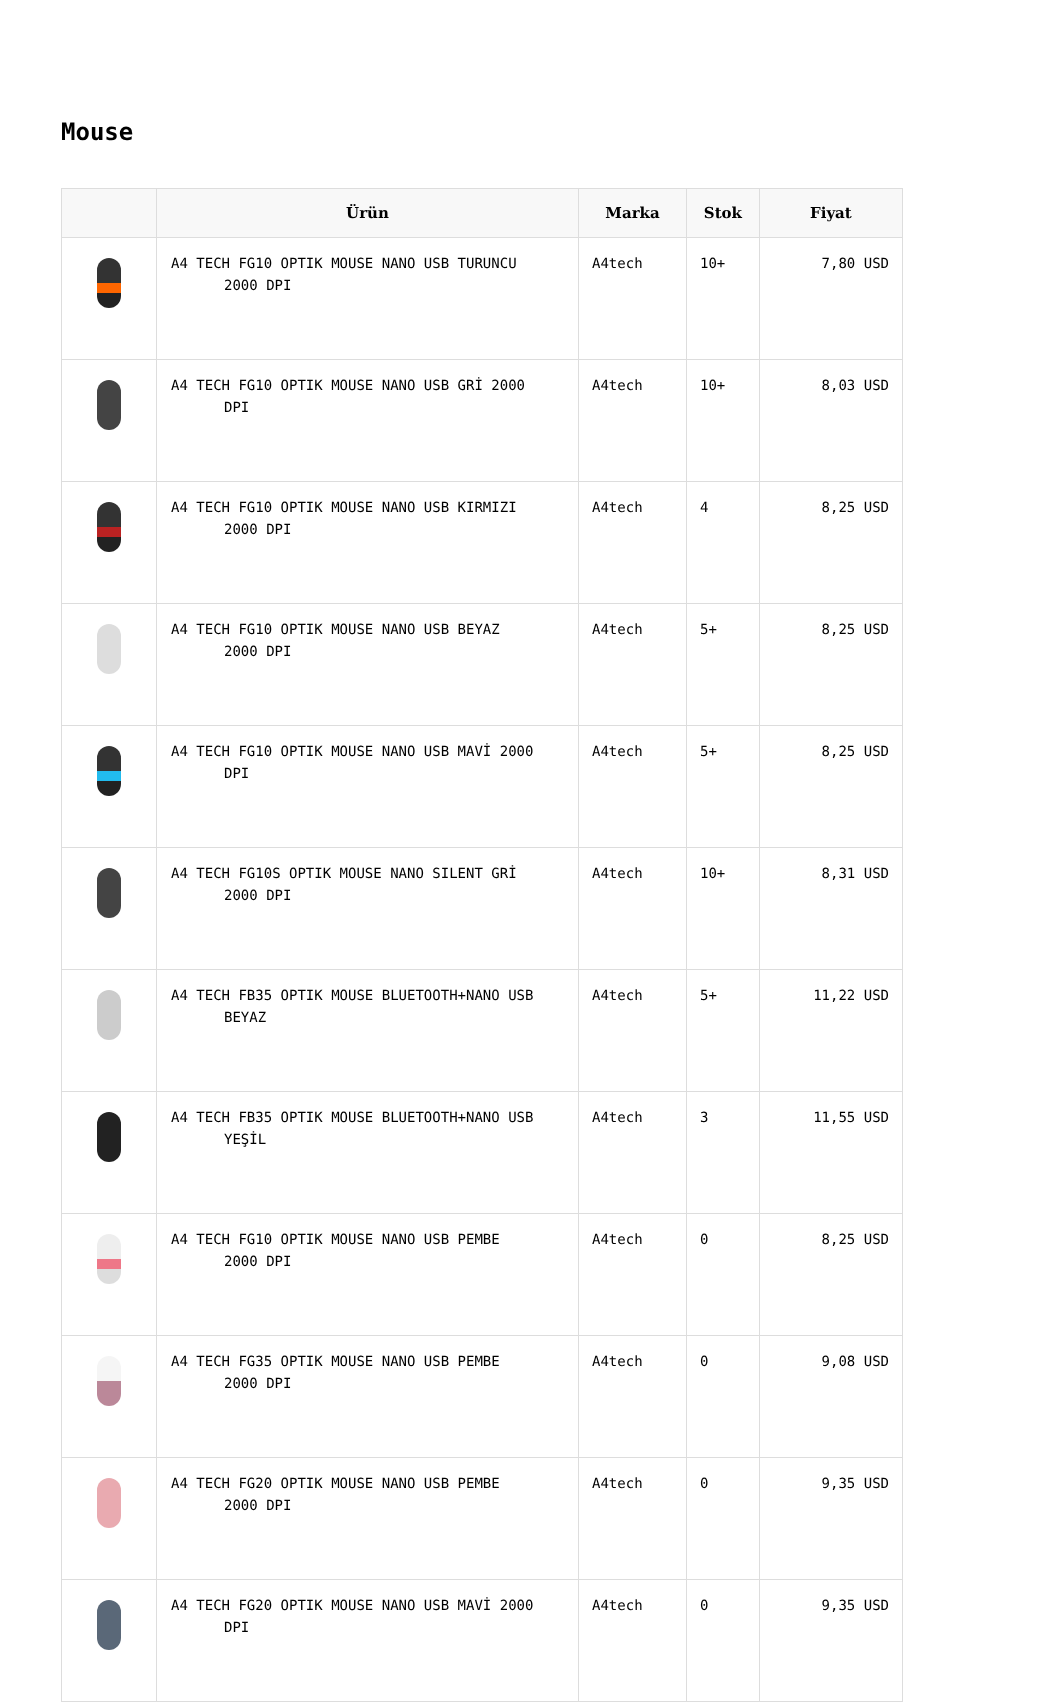Mouse
| | Ürün | Marka | Stok | Fiyat |
| --- | --- | --- | --- | --- |
| | A4 TECH FG10 OPTIK MOUSE NANO USB TURUNCU 2000 DPI | A4tech | 10+ | 7,80 USD |
| | A4 TECH FG10 OPTIK MOUSE NANO USB GRİ 2000 DPI | A4tech | 10+ | 8,03 USD |
| | A4 TECH FG10 OPTIK MOUSE NANO USB KIRMIZI 2000 DPI | A4tech | 4 | 8,25 USD |
| | A4 TECH FG10 OPTIK MOUSE NANO USB BEYAZ 2000 DPI | A4tech | 5+ | 8,25 USD |
| | A4 TECH FG10 OPTIK MOUSE NANO USB MAVİ 2000 DPI | A4tech | 5+ | 8,25 USD |
| | A4 TECH FG10S OPTIK MOUSE NANO SILENT GRİ 2000 DPI | A4tech | 10+ | 8,31 USD |
| | A4 TECH FB35 OPTIK MOUSE BLUETOOTH+NANO USB BEYAZ | A4tech | 5+ | 11,22 USD |
| | A4 TECH FB35 OPTIK MOUSE BLUETOOTH+NANO USB YEŞİL | A4tech | 3 | 11,55 USD |
| | A4 TECH FG10 OPTIK MOUSE NANO USB PEMBE 2000 DPI | A4tech | 0 | 8,25 USD |
| | A4 TECH FG35 OPTIK MOUSE NANO USB PEMBE 2000 DPI | A4tech | 0 | 9,08 USD |
| | A4 TECH FG20 OPTIK MOUSE NANO USB PEMBE 2000 DPI | A4tech | 0 | 9,35 USD |
| | A4 TECH FG20 OPTIK MOUSE NANO USB MAVİ 2000 DPI | A4tech | 0 | 9,35 USD |